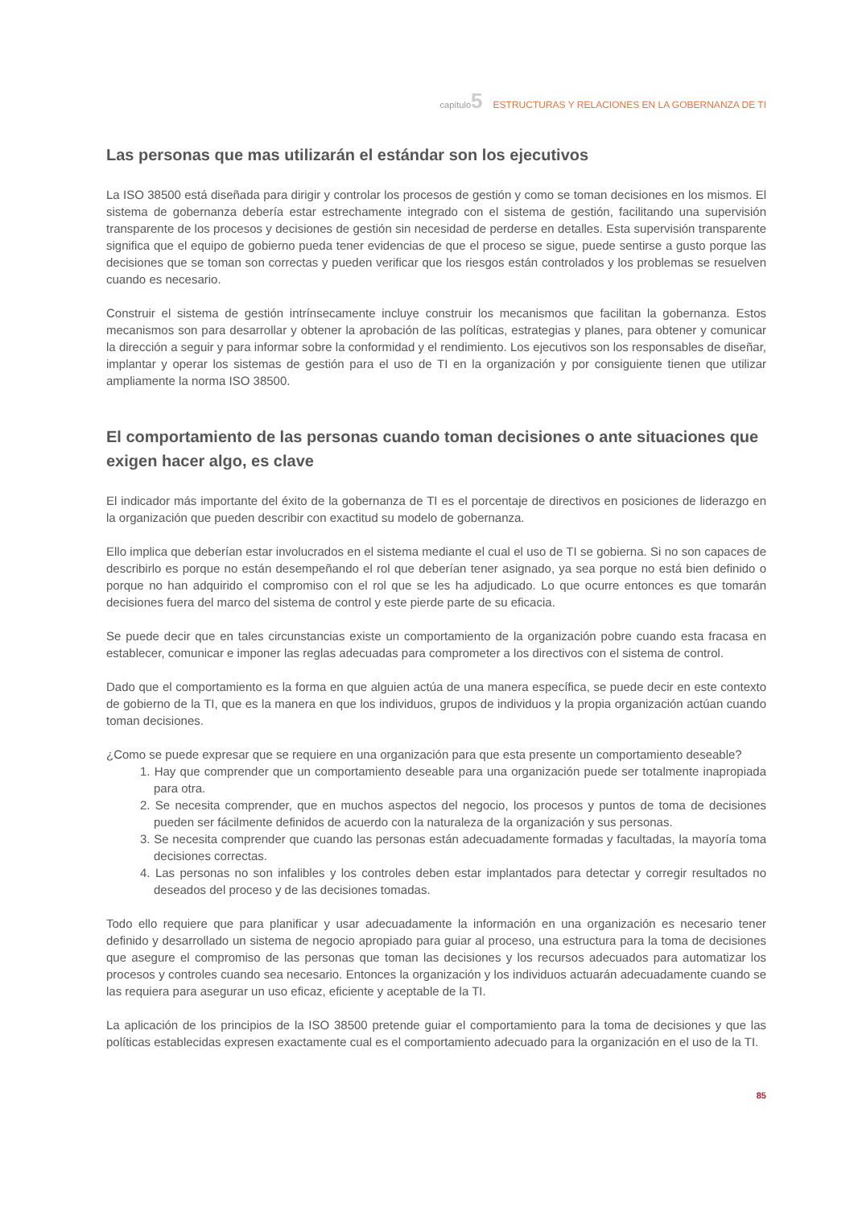capítulo5 ESTRUCTURAS Y RELACIONES EN LA GOBERNANZA DE TI
Las personas que mas utilizarán el estándar son los ejecutivos
La ISO 38500 está diseñada para dirigir y controlar los procesos de gestión y como se toman decisiones en los mismos. El sistema de gobernanza debería estar estrechamente integrado con el sistema de gestión, facilitando una supervisión transparente de los procesos y decisiones de gestión sin necesidad de perderse en detalles. Esta supervisión transparente significa que el equipo de gobierno pueda tener evidencias de que el proceso se sigue, puede sentirse a gusto porque las decisiones que se toman son correctas y pueden verificar que los riesgos están controlados y los problemas se resuelven cuando es necesario.
Construir el sistema de gestión intrínsecamente incluye construir los mecanismos que facilitan la gobernanza. Estos mecanismos son para desarrollar y obtener la aprobación de las políticas, estrategias y planes, para obtener y comunicar la dirección a seguir y para informar sobre la conformidad y el rendimiento. Los ejecutivos son los responsables de diseñar, implantar y operar los sistemas de gestión para el uso de TI en la organización y por consiguiente tienen que utilizar ampliamente la norma ISO 38500.
El comportamiento de las personas cuando toman decisiones o ante situaciones que exigen hacer algo, es clave
El indicador más importante del éxito de la gobernanza de TI es el porcentaje de directivos en posiciones de liderazgo en la organización que pueden describir con exactitud su modelo de gobernanza.
Ello implica que deberían estar involucrados en el sistema mediante el cual el uso de TI se gobierna. Si no son capaces de describirlo es porque no están desempeñando el rol que deberían tener asignado, ya sea porque no está bien definido o porque no han adquirido el compromiso con el rol que se les ha adjudicado. Lo que ocurre entonces es que tomarán decisiones fuera del marco del sistema de control y este pierde parte de su eficacia.
Se puede decir que en tales circunstancias existe un comportamiento de la organización pobre cuando esta fracasa en establecer, comunicar e imponer las reglas adecuadas para comprometer a los directivos con el sistema de control.
Dado que el comportamiento es la forma en que alguien actúa de una manera específica, se puede decir en este contexto de gobierno de la TI, que es la manera en que los individuos, grupos de individuos y la propia organización actúan cuando toman decisiones.
¿Como se puede expresar que se requiere en una organización para que esta presente un comportamiento deseable?
1. Hay que comprender que un comportamiento deseable para una organización puede ser totalmente inapropiada para otra.
2. Se necesita comprender, que en muchos aspectos del negocio, los procesos y puntos de toma de decisiones pueden ser fácilmente definidos de acuerdo con la naturaleza de la organización y sus personas.
3. Se necesita comprender que cuando las personas están adecuadamente formadas y facultadas, la mayoría toma decisiones correctas.
4. Las personas no son infalibles y los controles deben estar implantados para detectar y corregir resultados no deseados del proceso y de las decisiones tomadas.
Todo ello requiere que para planificar y usar adecuadamente la información en una organización es necesario tener definido y desarrollado un sistema de negocio apropiado para guiar al proceso, una estructura para la toma de decisiones que asegure el compromiso de las personas que toman las decisiones y los recursos adecuados para automatizar los procesos y controles cuando sea necesario. Entonces la organización y los individuos actuarán adecuadamente cuando se las requiera para asegurar un uso eficaz, eficiente y aceptable de la TI.
La aplicación de los principios de la ISO 38500 pretende guiar el comportamiento para la toma de decisiones y que las políticas establecidas expresen exactamente cual es el comportamiento adecuado para la organización en el uso de la TI.
85